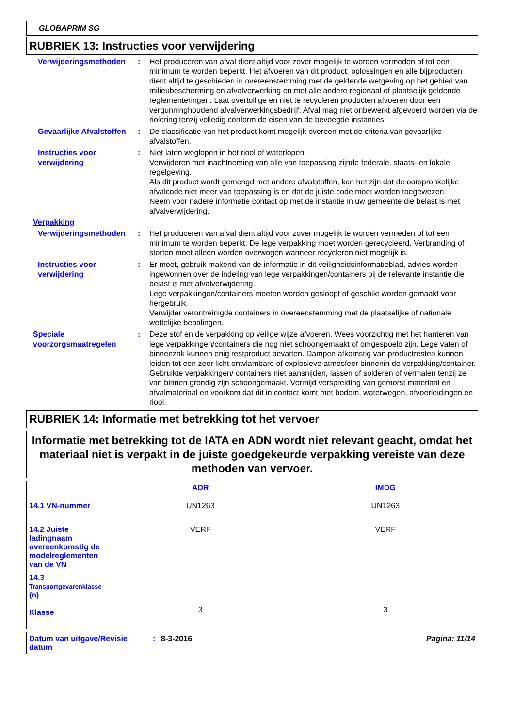GLOBAPRIM SG
RUBRIEK 13: Instructies voor verwijdering
Verwijderingsmethoden : Het produceren van afval dient altijd voor zover mogelijk te worden vermeden of tot een minimum te worden beperkt. Het afvoeren van dit product, oplossingen en alle bijproducten dient altijd te geschieden in overeenstemming met de geldende wetgeving op het gebied van milieubescherming en afvalverwerking en met alle andere regionaal of plaatselijk geldende reglementeringen. Laat overtollige en niet te recycleren producten afvoeren door een vergunninghoudend afvalverwerkingsbedrijf. Afval mag niet onbewerkt afgevoerd worden via de riolering tenzij volledig conform de eisen van de bevoegde instanties.
Gevaarlijke Afvalstoffen
: De classificatie van het product komt mogelijk overeen met de criteria van gevaarlijke afvalstoffen.
Instructies voor verwijdering
: Niet laten weglopen in het riool of waterlopen.
Verwijderen met inachtneming van alle van toepassing zijnde federale, staats- en lokale regelgeving.
Als dit product wordt gemengd met andere afvalstoffen, kan het zijn dat de oorspronkelijke afvalcode niet meer van toepassing is en dat de juiste code moet worden toegewezen.
Neem voor nadere informatie contact op met de instantie in uw gemeente die belast is met afvalverwijdering.
Verpakking
Verwijderingsmethoden : Het produceren van afval dient altijd voor zover mogelijk te worden vermeden of tot een minimum te worden beperkt. De lege verpakking moet worden gerecycleerd. Verbranding of storten moet alleen worden overwogen wanneer recycleren niet mogelijk is.
Instructies voor verwijdering
: Er moet, gebruik makend van de informatie in dit veiligheidsinformatieblad, advies worden ingewonnen over de indeling van lege verpakkingen/containers bij de relevante instantie die belast is met afvalverwijdering.
Lege verpakkingen/containers moeten worden gesloopt of geschikt worden gemaakt voor hergebruik.
Verwijder verontreinigde containers in overeenstemming met de plaatselijke of nationale wettelijke bepalingen.
Speciale voorzorgsmaatregelen
: Deze stof en de verpakking op veilige wijze afvoeren. Wees voorzichtig met het hanteren van lege verpakkingen/containers die nog niet schoongemaakt of omgespoeld zijn. Lege vaten of binnenzak kunnen enig restproduct bevatten. Dampen afkomstig van productresten kunnen leiden tot een zeer licht ontvlambare of explosieve atmosfeer binnenin de verpakking/container. Gebruikte verpakkingen/ containers niet aansnijden, lassen of solderen of vermalen tenzij ze van binnen grondig zijn schoongemaakt. Vermijd verspreiding van gemorst materiaal en afvalmateriaal en voorkom dat dit in contact komt met bodem, waterwegen, afvoerleidingen en riool.
RUBRIEK 14: Informatie met betrekking tot het vervoer
Informatie met betrekking tot de IATA en ADN wordt niet relevant geacht, omdat het materiaal niet is verpakt in de juiste goedgekeurde verpakking vereiste van deze methoden van vervoer.
| | ADR | IMDG |
| --- | --- | --- |
| 14.1 VN-nummer | UN1263 | UN1263 |
| 14.2 Juiste ladingnaam overeenkomstig de modelreglementen van de VN | VERF | VERF |
| 14.3 Transportgevarenklasse (n) Klasse | 3 | 3 |
Datum van uitgave/Revisie datum
: 8-3-2016 Pagina: 11/14